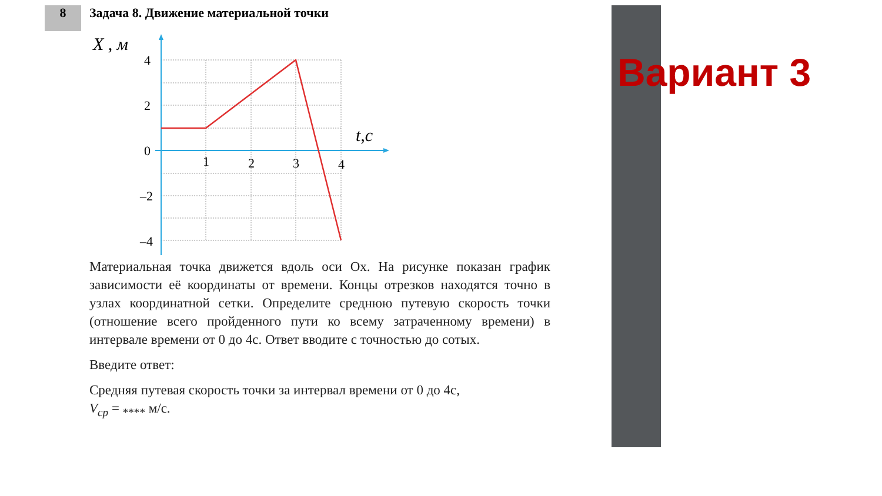8 Задача 8. Движение материальной точки
X , м
4
2
0
–2
–4
1
2
3
4
t,с
Материальная точка движется вдоль оси Ох. На рисунке показан график зависимости её координаты от времени. Концы отрезков находятся точно в узлах координатной сетки. Определите среднюю путевую скорость точки (отношение всего пройденного пути ко всему затраченному времени) в интервале времени от 0 до 4с. Ответ вводите с точностью до сотых.
Введите ответ:
Средняя путевая скорость точки за интервал времени от 0 до 4с,
V<sub>ср</sub> = <sub>****</sub> м/с.
Вариант 3